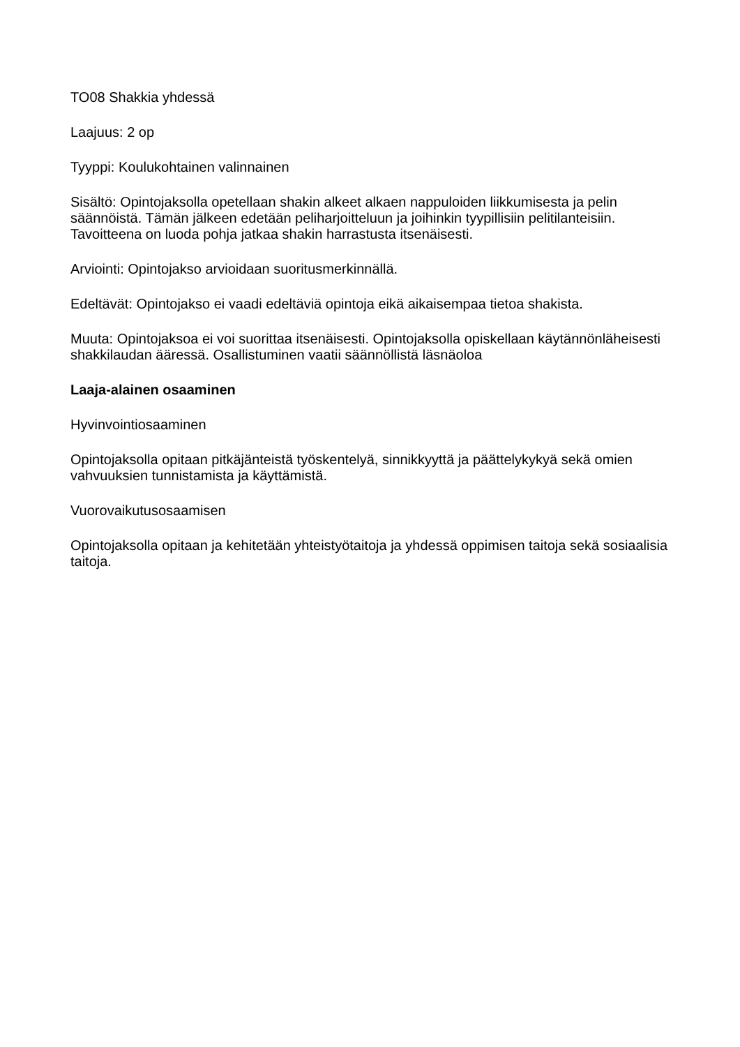TO08 Shakkia yhdessä
Laajuus: 2 op
Tyyppi: Koulukohtainen valinnainen
Sisältö: Opintojaksolla opetellaan shakin alkeet alkaen nappuloiden liikkumisesta ja pelin säännöistä. Tämän jälkeen edetään peliharjoitteluun ja joihinkin tyypillisiin pelitilanteisiin. Tavoitteena on luoda pohja jatkaa shakin harrastusta itsenäisesti.
Arviointi: Opintojakso arvioidaan suoritusmerkinnällä.
Edeltävät: Opintojakso ei vaadi edeltäviä opintoja eikä aikaisempaa tietoa shakista.
Muuta: Opintojaksoa ei voi suorittaa itsenäisesti. Opintojaksolla opiskellaan käytännönläheisesti shakkilaudan ääressä. Osallistuminen vaatii säännöllistä läsnäoloa
Laaja-alainen osaaminen
Hyvinvointiosaaminen
Opintojaksolla opitaan pitkäjänteistä työskentelyä, sinnikkyyttä ja päättelykykyä sekä omien vahvuuksien tunnistamista ja käyttämistä.
Vuorovaikutusosaamisen
Opintojaksolla opitaan ja kehitetään yhteistyötaitoja ja yhdessä oppimisen taitoja sekä sosiaalisia taitoja.